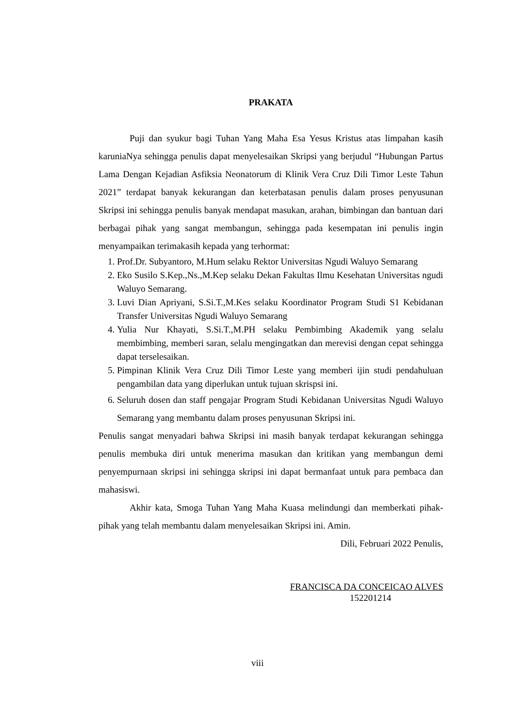PRAKATA
Puji dan syukur bagi Tuhan Yang Maha Esa Yesus Kristus atas limpahan kasih karuniaNya sehingga penulis dapat menyelesaikan Skripsi yang berjudul “Hubungan Partus Lama Dengan Kejadian Asfiksia Neonatorum di Klinik Vera Cruz Dili Timor Leste Tahun 2021” terdapat banyak kekurangan dan keterbatasan penulis dalam proses penyusunan Skripsi ini sehingga penulis banyak mendapat masukan, arahan, bimbingan dan bantuan dari berbagai pihak yang sangat membangun, sehingga pada kesempatan ini penulis ingin menyampaikan terimakasih kepada yang terhormat:
1. Prof.Dr. Subyantoro, M.Hum selaku Rektor Universitas Ngudi Waluyo Semarang
2. Eko Susilo S.Kep.,Ns.,M.Kep selaku Dekan Fakultas Ilmu Kesehatan Universitas ngudi Waluyo Semarang.
3. Luvi Dian Apriyani, S.Si.T.,M.Kes selaku Koordinator Program Studi S1 Kebidanan Transfer Universitas Ngudi Waluyo Semarang
4. Yulia Nur Khayati, S.Si.T.,M.PH selaku Pembimbing Akademik yang selalu membimbing, memberi saran, selalu mengingatkan dan merevisi dengan cepat sehingga dapat terselesaikan.
5. Pimpinan Klinik Vera Cruz Dili Timor Leste yang memberi ijin studi pendahuluan pengambilan data yang diperlukan untuk tujuan skrispsi ini.
6. Seluruh dosen dan staff pengajar Program Studi Kebidanan Universitas Ngudi Waluyo Semarang yang membantu dalam proses penyusunan Skripsi ini.
Penulis sangat menyadari bahwa Skripsi ini masih banyak terdapat kekurangan sehingga penulis membuka diri untuk menerima masukan dan kritikan yang membangun demi penyempurnaan skripsi ini sehingga skripsi ini dapat bermanfaat untuk para pembaca dan mahasiswi.
Akhir kata, Smoga Tuhan Yang Maha Kuasa melindungi dan memberkati pihak-pihak yang telah membantu dalam menyelesaikan Skripsi ini. Amin.
Dili, Februari 2022 Penulis,
FRANCISCA DA CONCEICAO ALVES
152201214
viii